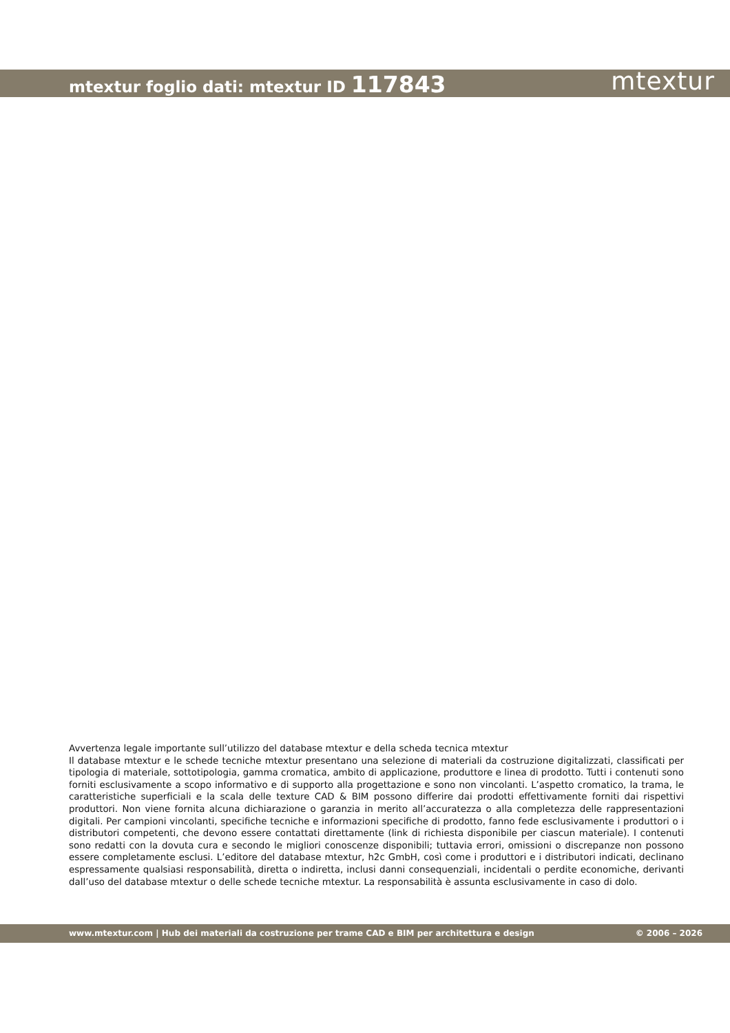mtextur foglio dati: mtextur ID 117843 mtextur
Avvertenza legale importante sull’utilizzo del database mtextur e della scheda tecnica mtextur
Il database mtextur e le schede tecniche mtextur presentano una selezione di materiali da costruzione digitalizzati, classificati per tipologia di materiale, sottotipologia, gamma cromatica, ambito di applicazione, produttore e linea di prodotto. Tutti i contenuti sono forniti esclusivamente a scopo informativo e di supporto alla progettazione e sono non vincolanti. L’aspetto cromatico, la trama, le caratteristiche superficiali e la scala delle texture CAD & BIM possono differire dai prodotti effettivamente forniti dai rispettivi produttori. Non viene fornita alcuna dichiarazione o garanzia in merito all’accuratezza o alla completezza delle rappresentazioni digitali. Per campioni vincolanti, specifiche tecniche e informazioni specifiche di prodotto, fanno fede esclusivamente i produttori o i distributori competenti, che devono essere contattati direttamente (link di richiesta disponibile per ciascun materiale). I contenuti sono redatti con la dovuta cura e secondo le migliori conoscenze disponibili; tuttavia errori, omissioni o discrepanze non possono essere completamente esclusi. L’editore del database mtextur, h2c GmbH, così come i produttori e i distributori indicati, declinano espressamente qualsiasi responsabilità, diretta o indiretta, inclusi danni consequenziali, incidentali o perdite economiche, derivanti dall’uso del database mtextur o delle schede tecniche mtextur. La responsabilità è assunta esclusivamente in caso di dolo.
www.mtextur.com | Hub dei materiali da costruzione per trame CAD e BIM per architettura e design © 2006 – 2026